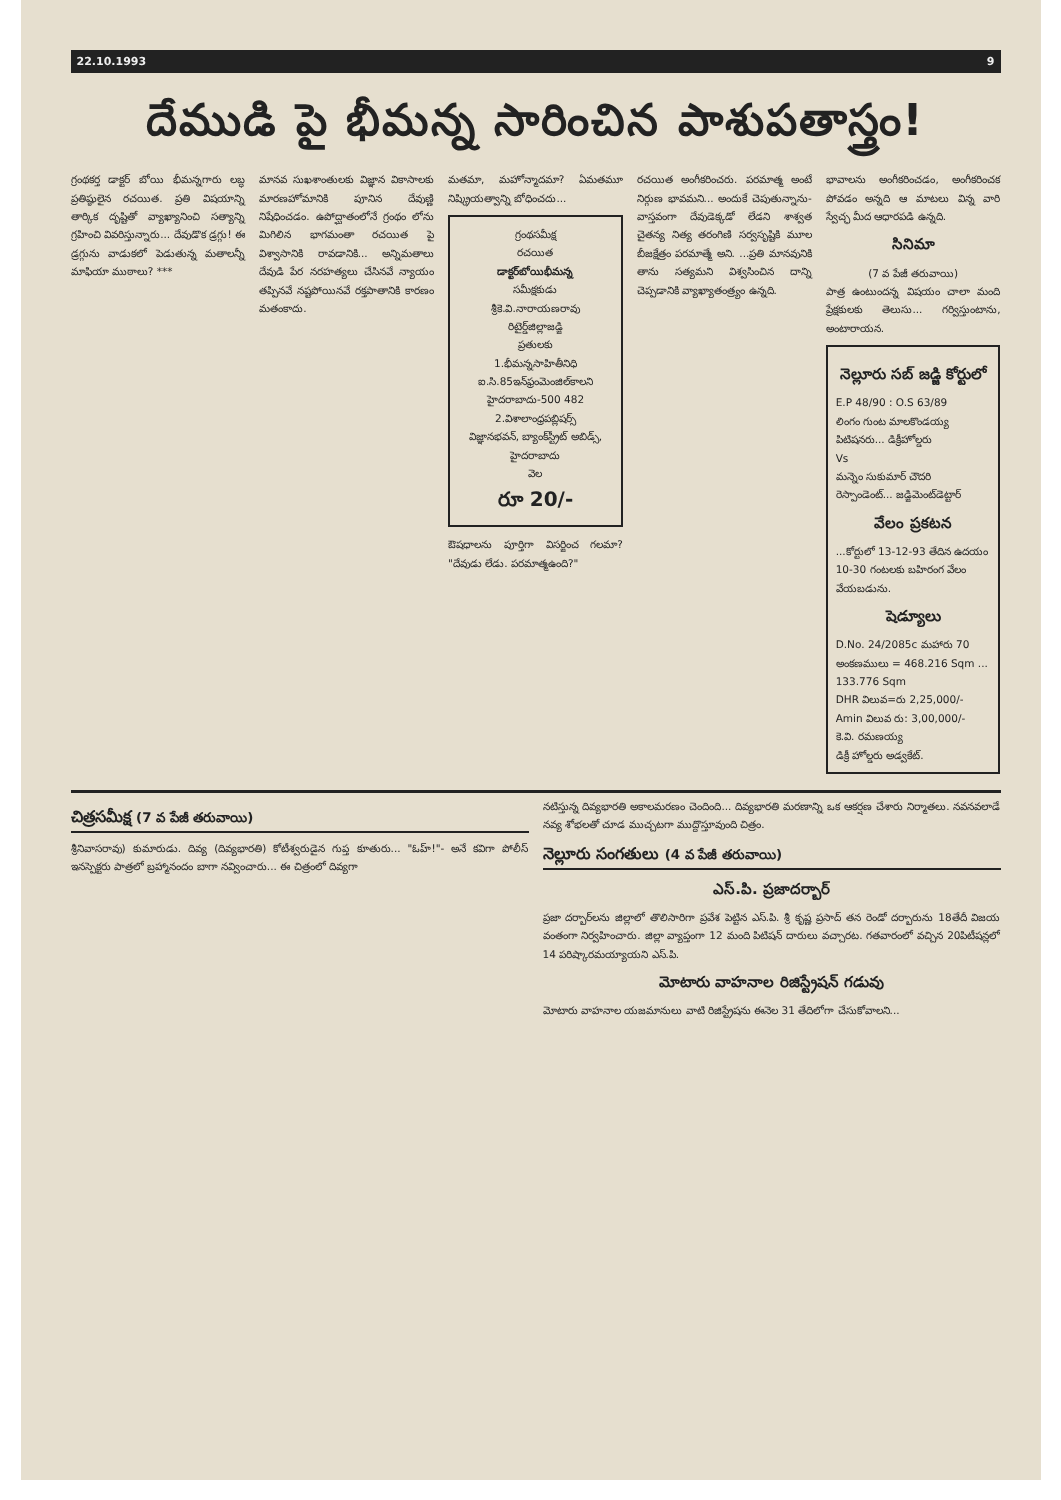22.10.1993 9
దేముడి పై భీమన్న సారించిన పాశుపతాస్త్రం!
గ్రంథకర్త డాక్టర్ బోయి భీమన్నగారు లబ్ధ ప్రతిష్ఠులైన రచయిత. ప్రతి విషయాన్ని తార్కిక దృష్టితో వ్యాఖ్యానించి సత్యాన్ని గ్రహించి వివరిస్తున్నారు... దేవుడొక డ్రగ్గు! ఈ డ్రగ్గును వాడుకలో పెడుతున్న మతాలన్నీ మాఫియా ముఠాలు? ***
మానవ సుఖశాంతులకు విజ్ఞాన వికాసాలకు మారణహోమానికి పూనిన దేవుణ్ణి నిషేధించడం. ఉపోద్ఘాతంలోనే గ్రంథం లోను మిగిలిన భాగమంతా రచయిత పై విశ్వాసానికి రావడానికి... అన్నిమతాలు దేవుడి పేర నరహత్యలు చేసినవే న్యాయం తప్పినవే నష్టపోయినవే రక్తపాతానికి కారణం మతంకాదు.
మతమా, మహోన్మాదమా? ఏమతమూ నిష్క్రియత్వాన్ని బోధించదు...
గ్రంథసమీక్ష
రచయిత
డాక్టర్‌బోయిభీమన్న
సమీక్షకుడు
శ్రీకె.వి.నారాయణరావు
రిటైర్డ్‌జిల్లాజడ్జి
ప్రతులకు
1.భీమన్నసాహితీనిధి
ఐ.సి.85ఇన్‌ఫ్రంమెంజిల్‌కాలని
హైదరాబాదు-500 482
2.విశాలాంధ్రపబ్లిషర్స్
విజ్ఞానభవన్, బ్యాంక్‌స్ట్రీట్ అబిడ్స్, హైదరాబాదు
వెల
రూ 20/-
ఔషధాలను పూర్తిగా విసర్జించ గలమా? "దేవుడు లేడు. పరమాత్మఉంది?"
రచయిత అంగీకరించరు. పరమాత్మ అంటే నిర్గుణ భావమని... అందుకే చెపుతున్నాను- వాస్తవంగా దేవుడెక్కడో లేడని శాశ్వత చైతన్య నిత్య తరంగిణి సర్వసృష్టికి మూల బీజక్షేత్రం పరమాత్మే అని. ...ప్రతి మానవునికి తాను సత్యమని విశ్వసించిన దాన్ని చెప్పడానికి వ్యాఖ్యాతంత్ర్యం ఉన్నది.
భావాలను అంగీకరించడం, అంగీకరించక పోవడం అన్నది ఆ మాటలు విన్న వారి స్వేచ్ఛ మీద ఆధారపడి ఉన్నది.
సినిమా
(7 వ పేజీ తరువాయి)
పాత్ర ఉంటుందన్న విషయం చాలా మంది ప్రేక్షకులకు తెలుసు... గర్విస్తుంటాను, అంటారాయన.
నెల్లూరు సబ్ జడ్జి కోర్టులో
E.P 48/90 : O.S 63/89
లింగం గుంట మాలకొండయ్య పిటిషనరు... డిక్రీహోల్డరు
Vs
మన్నెం సుకుమార్ చౌదరి రెస్పాండెంట్... జడ్జిమెంట్‌డెట్టార్
వేలం ప్రకటన
...కోర్టులో 13-12-93 తేదిన ఉదయం 10-30 గంటలకు బహిరంగ వేలం వేయబడును.
షెడ్యూలు
D.No. 24/2085c మహారు 70 అంకణములు = 468.216 Sqm ... 133.776 Sqm
DHR విలువ=రు 2,25,000/-
Amin విలువ రు: 3,00,000/-
కె.వి. రమణయ్య
డిక్రీ హోల్డరు అడ్వకేట్.
చిత్రసమీక్ష (7 వ పేజీ తరువాయి)
శ్రీనివాసరావు) కుమారుడు. దివ్య (దివ్యభారతి) కోటీశ్వరుడైన గుప్త కూతురు... "ఓహ్!"- అనే కవిగా పోలీస్ ఇనస్పెక్టరు పాత్రలో బ్రహ్మానందం బాగా నవ్వించారు... ఈ చిత్రంలో దివ్యగా
నటిస్తున్న దివ్యభారతి అకాలమరణం చెందింది... దివ్యభారతి మరణాన్ని ఒక ఆకర్షణ చేశారు నిర్మాతలు. నవనవలాడే నవ్య శోభలతో చూడ ముచ్చటగా ముద్దొస్తూవుంది చిత్రం.
నెల్లూరు సంగతులు (4 వ పేజీ తరువాయి)
ఎస్.పి. ప్రజాదర్బార్
ప్రజా దర్బార్‌లను జిల్లాలో తొలిసారిగా ప్రవేశ పెట్టిన ఎస్.పి. శ్రీ కృష్ణ ప్రసాద్ తన రెండో దర్బారును 18తేదీ విజయ వంతంగా నిర్వహించారు. జిల్లా వ్యాప్తంగా 12 మంది పిటిషన్ దారులు వచ్చారట. గతవారంలో వచ్చిన 20పిటీషన్లలో 14 పరిష్కారమయ్యాయని ఎస్.పి.
మోటారు వాహనాల రిజిస్ట్రేషన్ గడువు
మోటారు వాహనాల యజమానులు వాటి రిజిస్ట్రేషను ఈనెల 31 తేదిలోగా చేసుకోవాలని...